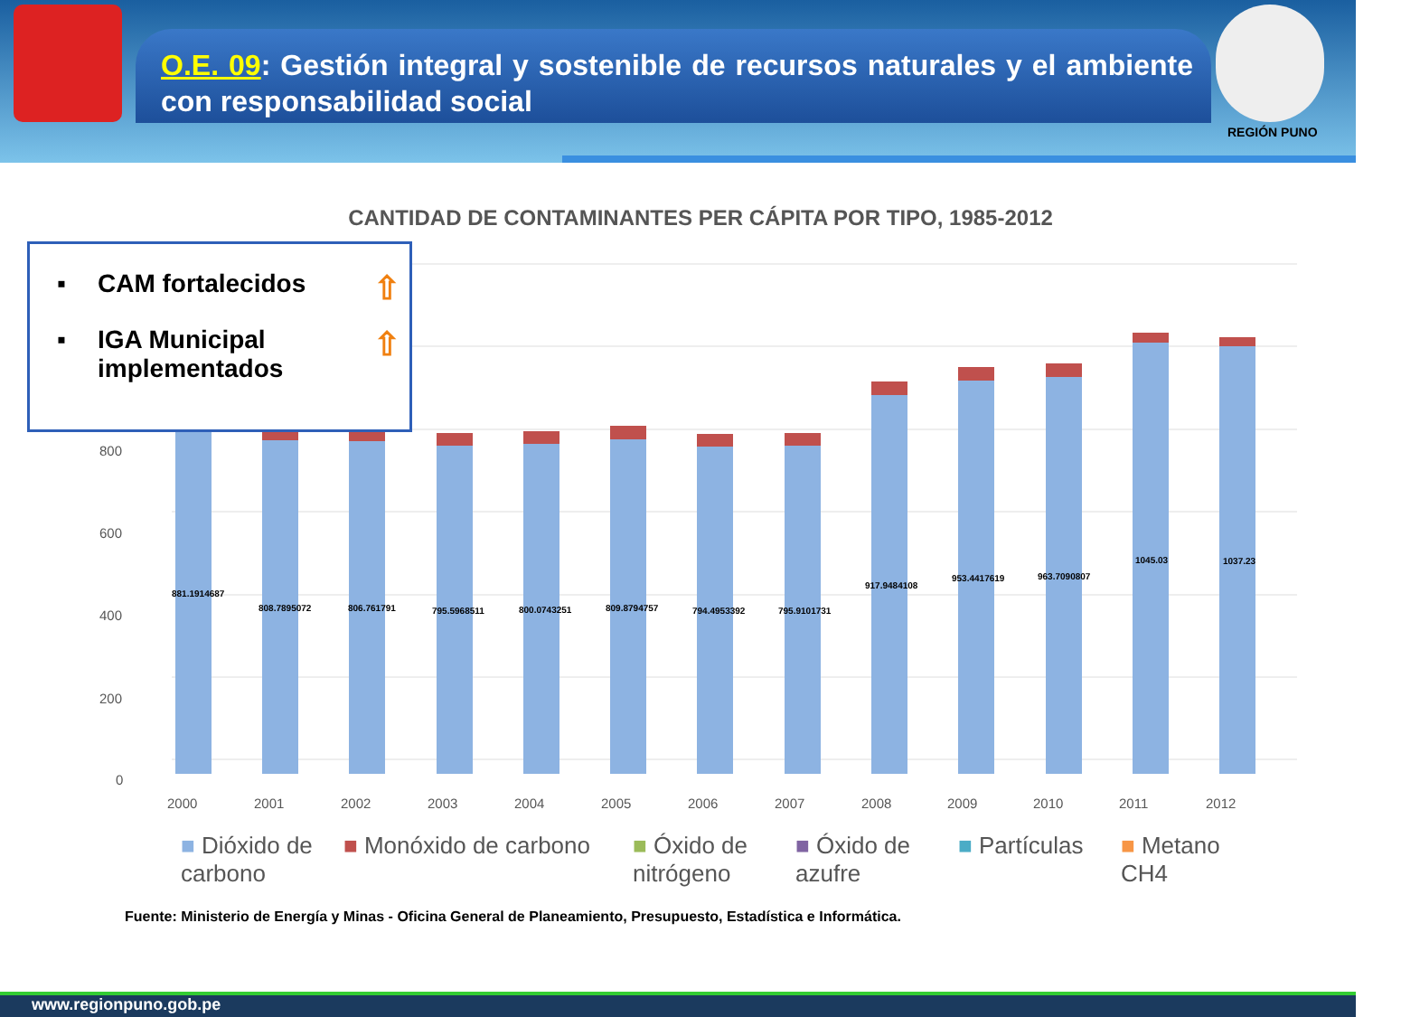REGIÓN PUNO
O.E. 09: Gestión integral y sostenible de recursos naturales y el ambiente con responsabilidad social
CANTIDAD DE CONTAMINANTES PER CÁPITA POR TIPO, 1985-2012
0
200
400
600
800
2000
2001
2002
2003
2004
2005
2006
2007
2008
2009
2010
2011
2012
881.1914687
808.7895072
806.761791
795.5968511
800.0743251
809.8794757
794.4953392
795.9101731
917.9484108
953.4417619
963.7090807
1045.03
1037.23
▪ CAM fortalecidos ⇧
▪ IGA Municipal
implementados
⇧
■ Dióxido de carbono
■ Monóxido de carbono
■ Óxido de nitrógeno
■ Óxido de azufre
■ Partículas
■ Metano CH4
Fuente: Ministerio de Energía y Minas - Oficina General de Planeamiento, Presupuesto, Estadística e Informática.
www.regionpuno.gob.pe